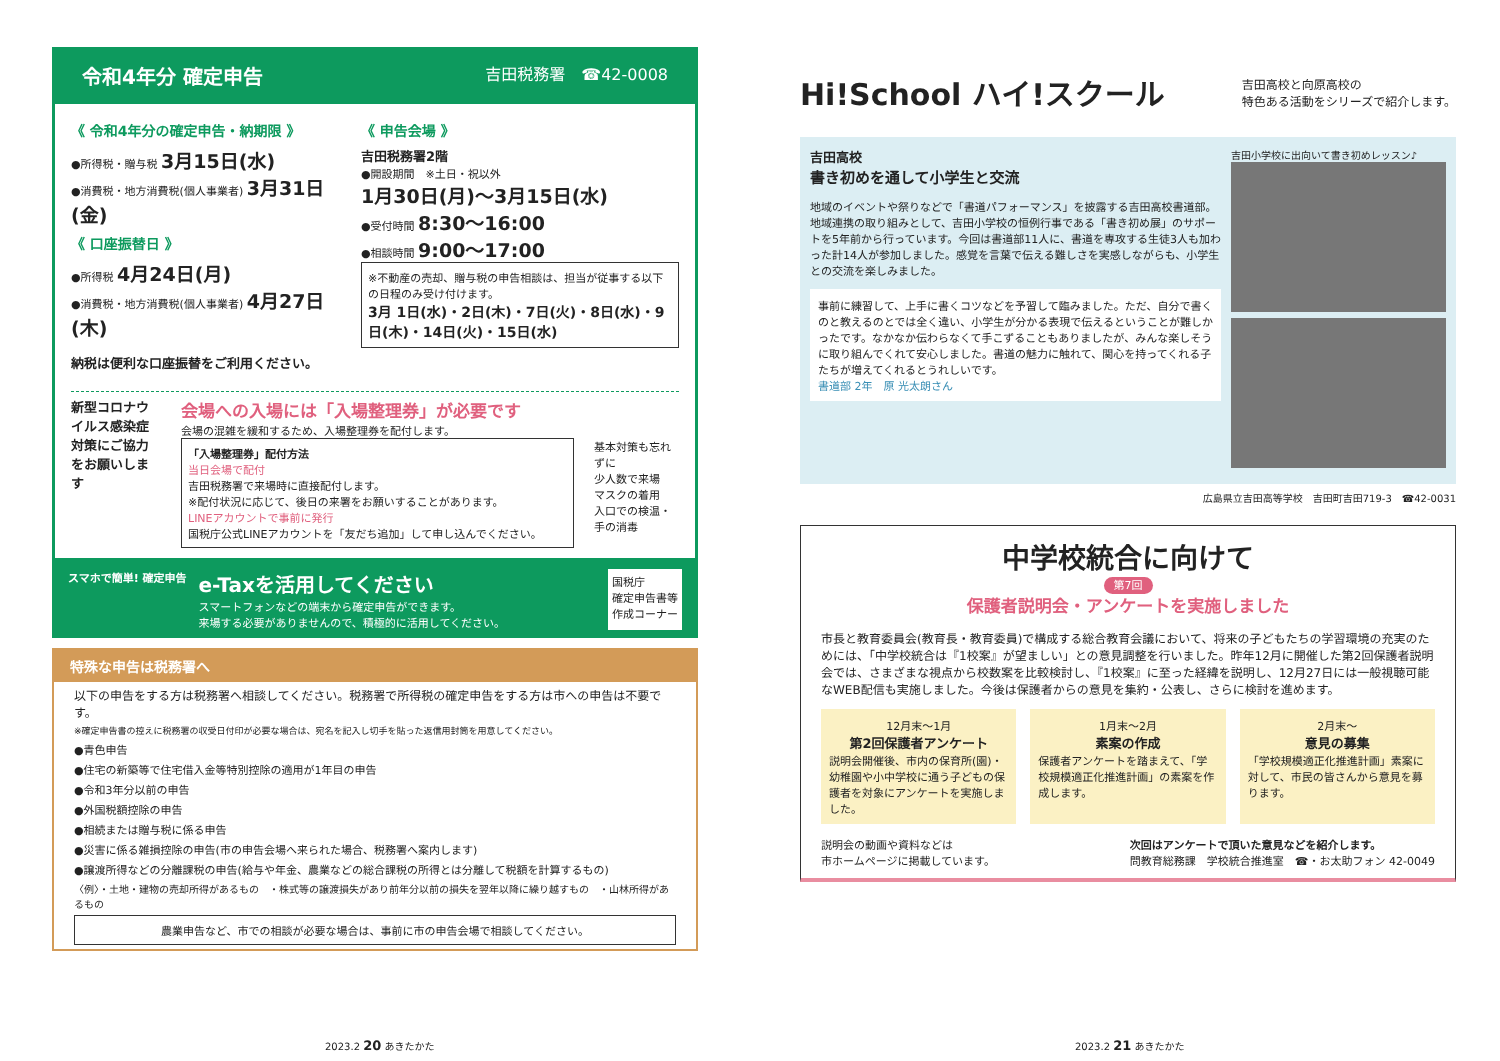令和4年分 確定申告 吉田税務署　☎42-0008
《 令和4年分の確定申告・納期限 》
●所得税・贈与税 3月15日(水)
●消費税・地方消費税(個人事業者) 3月31日(金)
《 口座振替日 》
●所得税 4月24日(月)
●消費税・地方消費税(個人事業者) 4月27日(木)
納税は便利な口座振替をご利用ください。
《 申告会場 》
吉田税務署2階
●開設期間　※土日・祝以外
1月30日(月)～3月15日(水)
●受付時間 8:30～16:00
●相談時間 9:00～17:00
※不動産の売却、贈与税の申告相談は、担当が従事する以下の日程のみ受け付けます。
3月 1日(水)・2日(木)・7日(火)・8日(水)・9日(木)・14日(火)・15日(水)
新型コロナウイルス感染症対策にご協力をお願いします
会場への入場には「入場整理券」が必要です
会場の混雑を緩和するため、入場整理券を配付します。
「入場整理券」配付方法
当日会場で配付
吉田税務署で来場時に直接配付します。
※配付状況に応じて、後日の来署をお願いすることがあります。
LINEアカウントで事前に発行
国税庁公式LINEアカウントを「友だち追加」して申し込んでください。
基本対策も忘れずに
少人数で来場
マスクの着用
入口での検温・手の消毒
スマホで簡単! 確定申告
e-Taxを活用してください
スマートフォンなどの端末から確定申告ができます。
来場する必要がありませんので、積極的に活用してください。
国税庁
確定申告書等
作成コーナー
特殊な申告は税務署へ
以下の申告をする方は税務署へ相談してください。税務署で所得税の確定申告をする方は市への申告は不要です。
※確定申告書の控えに税務署の収受日付印が必要な場合は、宛名を記入し切手を貼った返信用封筒を用意してください。
●青色申告
●住宅の新築等で住宅借入金等特別控除の適用が1年目の申告
●令和3年分以前の申告
●外国税額控除の申告
●相続または贈与税に係る申告
●災害に係る雑損控除の申告(市の申告会場へ来られた場合、税務署へ案内します)
●譲渡所得などの分離課税の申告(給与や年金、農業などの総合課税の所得とは分離して税額を計算するもの)
〈例〉・土地・建物の売却所得があるもの　・株式等の譲渡損失があり前年分以前の損失を翌年以降に繰り越すもの　・山林所得があるもの
農業申告など、市での相談が必要な場合は、事前に市の申告会場で相談してください。
Hi!School ハイ!スクール
吉田高校と向原高校の
特色ある活動をシリーズで紹介します。
吉田高校
書き初めを通して小学生と交流
地域のイベントや祭りなどで「書道パフォーマンス」を披露する吉田高校書道部。地域連携の取り組みとして、吉田小学校の恒例行事である「書き初め展」のサポートを5年前から行っています。今回は書道部11人に、書道を専攻する生徒3人も加わった計14人が参加しました。感覚を言葉で伝える難しさを実感しながらも、小学生との交流を楽しみました。
事前に練習して、上手に書くコツなどを予習して臨みました。ただ、自分で書くのと教えるのとでは全く違い、小学生が分かる表現で伝えるということが難しかったです。なかなか伝わらなくて手こずることもありましたが、みんな楽しそうに取り組んでくれて安心しました。書道の魅力に触れて、関心を持ってくれる子たちが増えてくれるとうれしいです。
書道部 2年　原 光太朗さん
吉田小学校に出向いて書き初めレッスン♪
広島県立吉田高等学校　吉田町吉田719-3　☎42-0031
中学校統合に向けて
第7回
保護者説明会・アンケートを実施しました
市長と教育委員会(教育長・教育委員)で構成する総合教育会議において、将来の子どもたちの学習環境の充実のためには、「中学校統合は『1校案』が望ましい」との意見調整を行いました。昨年12月に開催した第2回保護者説明会では、さまざまな視点から校数案を比較検討し、『1校案』に至った経緯を説明し、12月27日には一般視聴可能なWEB配信も実施しました。今後は保護者からの意見を集約・公表し、さらに検討を進めます。
12月末～1月
第2回保護者アンケート説明会開催後、市内の保育所(園)・幼稚園や小中学校に通う子どもの保護者を対象にアンケートを実施しました。
1月末～2月
素案の作成保護者アンケートを踏まえて、「学校規模適正化推進計画」の素案を作成します。
2月末～
意見の募集「学校規模適正化推進計画」素案に対して、市民の皆さんから意見を募ります。
説明会の動画や資料などは
市ホームページに掲載しています。
次回はアンケートで頂いた意見などを紹介します。
問教育総務課　学校統合推進室　☎・お太助フォン 42-0049
2023.2 20 あきたかた 2023.2 21 あきたかた